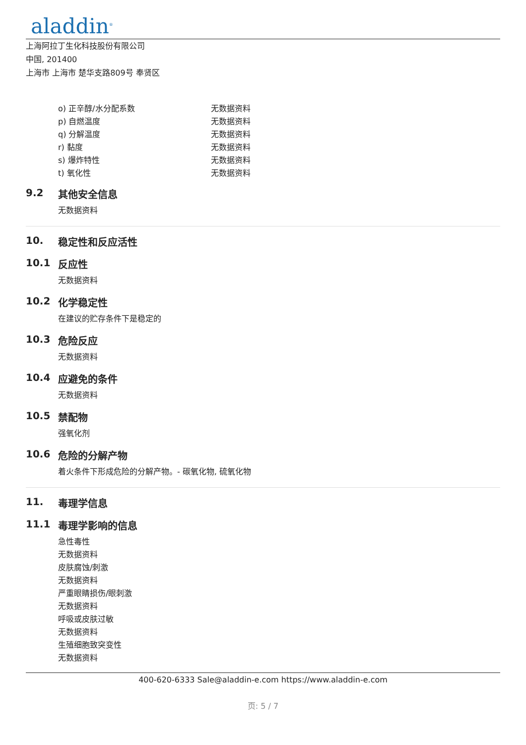aladdin<sup>®</sup>
上海阿拉丁生化科技股份有限公司
中国, 201400
上海市 上海市 楚华支路809号 奉贤区
| o) 正辛醇/水分配系数 | 无数据资料 |
| p) 自燃温度 | 无数据资料 |
| q) 分解温度 | 无数据资料 |
| r) 黏度 | 无数据资料 |
| s) 爆炸特性 | 无数据资料 |
| t) 氧化性 | 无数据资料 |
9.2 其他安全信息
无数据资料
10. 稳定性和反应活性
10.1 反应性
无数据资料
10.2 化学稳定性
在建议的贮存条件下是稳定的
10.3 危险反应
无数据资料
10.4 应避免的条件
无数据资料
10.5 禁配物
强氧化剂
10.6 危险的分解产物
着火条件下形成危险的分解产物。- 碳氧化物, 硫氧化物
11. 毒理学信息
11.1 毒理学影响的信息
急性毒性
无数据资料
皮肤腐蚀/刺激
无数据资料
严重眼睛损伤/眼刺激
无数据资料
呼吸或皮肤过敏
无数据资料
生殖细胞致突变性
无数据资料
400-620-6333 Sale@aladdin-e.com https://www.aladdin-e.com
页: 5 / 7